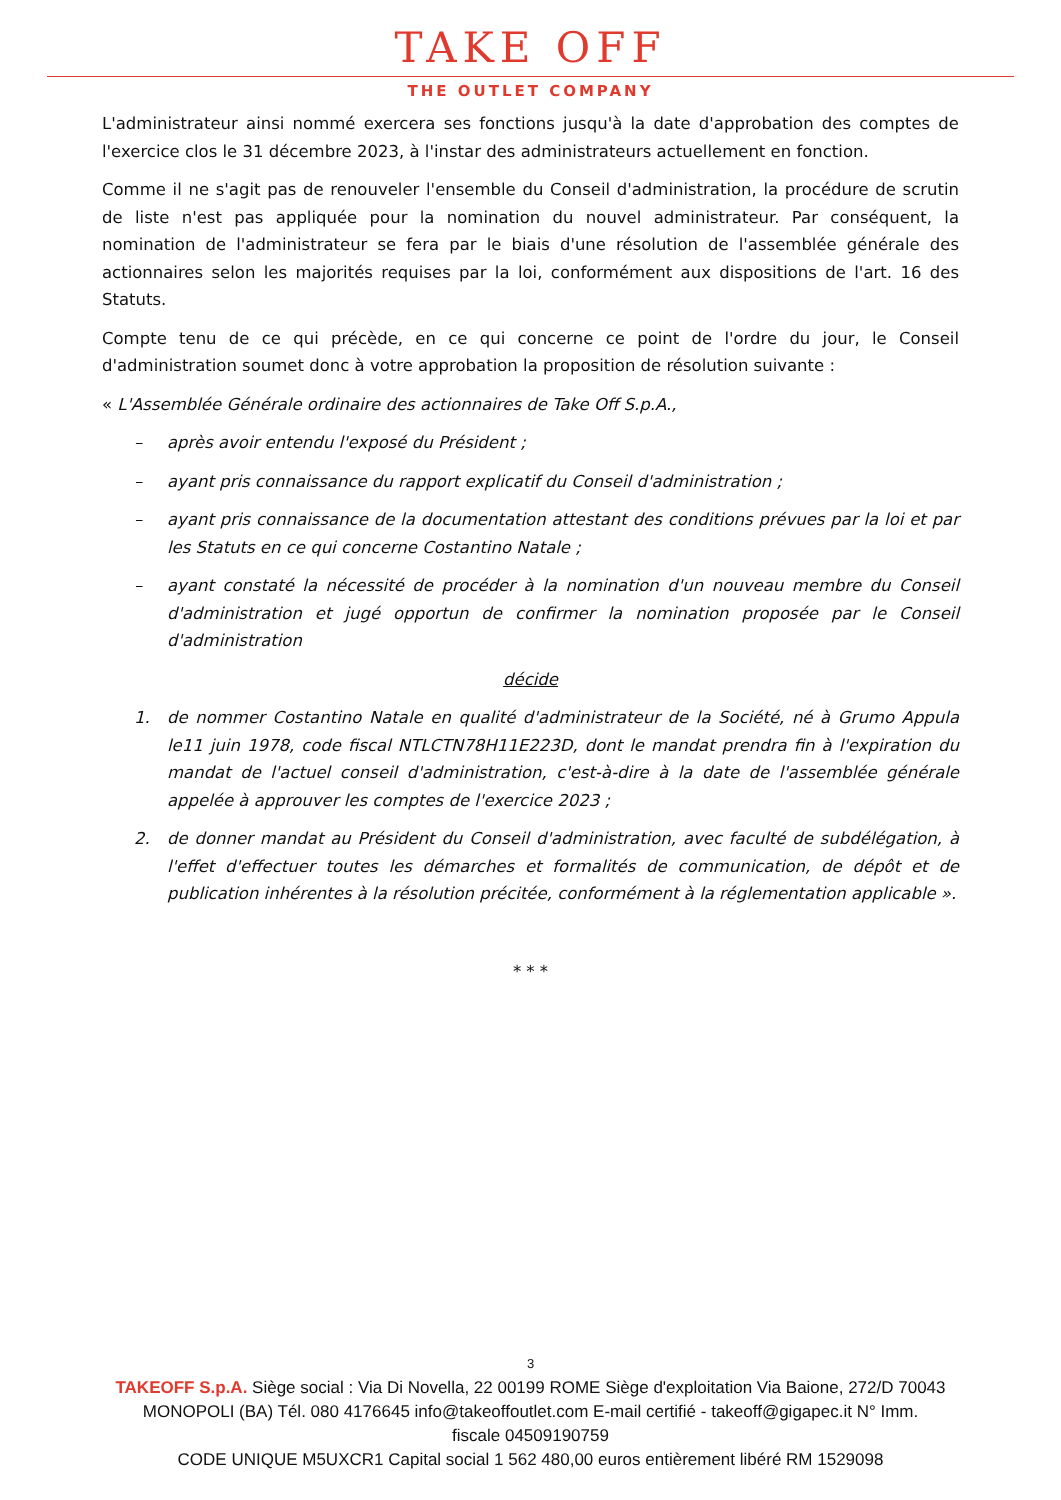TAKE OFF
THE OUTLET COMPANY
L'administrateur ainsi nommé exercera ses fonctions jusqu'à la date d'approbation des comptes de l'exercice clos le 31 décembre 2023, à l'instar des administrateurs actuellement en fonction.
Comme il ne s'agit pas de renouveler l'ensemble du Conseil d'administration, la procédure de scrutin de liste n'est pas appliquée pour la nomination du nouvel administrateur. Par conséquent, la nomination de l'administrateur se fera par le biais d'une résolution de l'assemblée générale des actionnaires selon les majorités requises par la loi, conformément aux dispositions de l'art. 16 des Statuts.
Compte tenu de ce qui précède, en ce qui concerne ce point de l'ordre du jour, le Conseil d'administration soumet donc à votre approbation la proposition de résolution suivante :
« L'Assemblée Générale ordinaire des actionnaires de Take Off S.p.A.,
– après avoir entendu l'exposé du Président ;
– ayant pris connaissance du rapport explicatif du Conseil d'administration ;
– ayant pris connaissance de la documentation attestant des conditions prévues par la loi et par les Statuts en ce qui concerne Costantino Natale ;
– ayant constaté la nécessité de procéder à la nomination d'un nouveau membre du Conseil d'administration et jugé opportun de confirmer la nomination proposée par le Conseil d'administration
décide
1. de nommer Costantino Natale en qualité d'administrateur de la Société, né à Grumo Appula le11 juin 1978, code fiscal NTLCTN78H11E223D, dont le mandat prendra fin à l'expiration du mandat de l'actuel conseil d'administration, c'est-à-dire à la date de l'assemblée générale appelée à approuver les comptes de l'exercice 2023 ;
2. de donner mandat au Président du Conseil d'administration, avec faculté de subdélégation, à l'effet d'effectuer toutes les démarches et formalités de communication, de dépôt et de publication inhérentes à la résolution précitée, conformément à la réglementation applicable ».
* * *
3
TAKEOFF S.p.A. Siège social : Via Di Novella, 22 00199 ROME Siège d'exploitation Via Baione, 272/D 70043
MONOPOLI (BA) Tél. 080 4176645 info@takeoffoutlet.com E-mail certifié - takeoff@gigapec.it N° Imm.
fiscale 04509190759
CODE UNIQUE M5UXCR1 Capital social 1 562 480,00 euros entièrement libéré RM 1529098